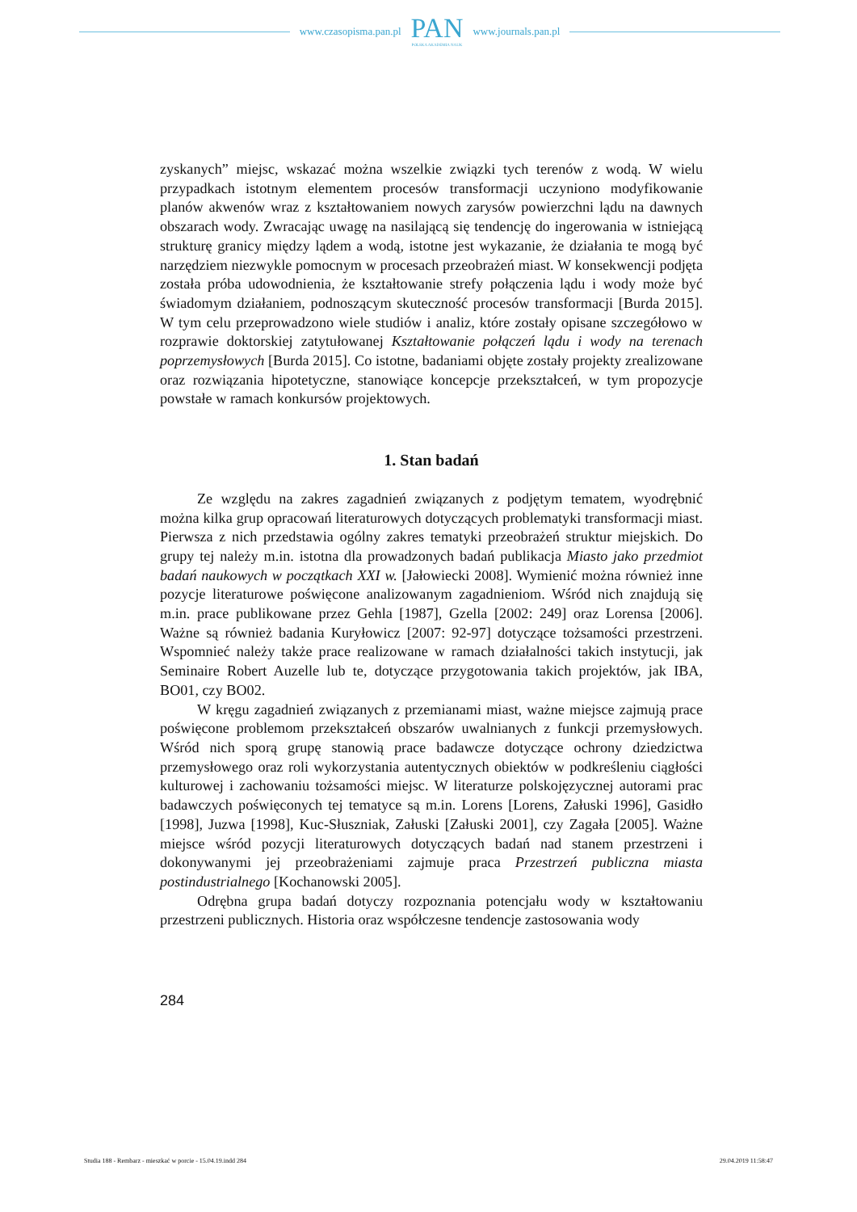www.czasopisma.pan.pl
PAN
POLSKA AKADEMIA NAUK
www.journals.pan.pl
zyskanych” miejsc, wskazać można wszelkie związki tych terenów z wodą. W wielu przypadkach istotnym elementem procesów transformacji uczyniono modyfikowanie planów akwenów wraz z kształtowaniem nowych zarysów powierzchni lądu na dawnych obszarach wody. Zwracając uwagę na nasilającą się tendencję do ingerowania w istniejącą strukturę granicy między lądem a wodą, istotne jest wykazanie, że działania te mogą być narzędziem niezwykle pomocnym w procesach przeobrażeń miast. W konsekwencji podjęta została próba udowodnienia, że kształtowanie strefy połączenia lądu i wody może być świadomym działaniem, podnoszącym skuteczność procesów transformacji [Burda 2015]. W tym celu przeprowadzono wiele studiów i analiz, które zostały opisane szczegółowo w rozprawie doktorskiej zatytułowanej Kształtowanie połączeń lądu i wody na terenach poprzemysłowych [Burda 2015]. Co istotne, badaniami objęte zostały projekty zrealizowane oraz rozwiązania hipotetyczne, stanowiące koncepcje przekształceń, w tym propozycje powstałe w ramach konkursów projektowych.
1. Stan badań
Ze względu na zakres zagadnień związanych z podjętym tematem, wyodrębnić można kilka grup opracowań literaturowych dotyczących problematyki transformacji miast. Pierwsza z nich przedstawia ogólny zakres tematyki przeobrażeń struktur miejskich. Do grupy tej należy m.in. istotna dla prowadzonych badań publikacja Miasto jako przedmiot badań naukowych w początkach XXI w. [Jałowiecki 2008]. Wymienić można również inne pozycje literaturowe poświęcone analizowanym zagadnieniom. Wśród nich znajdują się m.in. prace publikowane przez Gehla [1987], Gzella [2002: 249] oraz Lorensa [2006]. Ważne są również badania Kuryłowicz [2007: 92-97] dotyczące tożsamości przestrzeni. Wspomnieć należy także prace realizowane w ramach działalności takich instytucji, jak Seminaire Robert Auzelle lub te, dotyczące przygotowania takich projektów, jak IBA, BO01, czy BO02.
W kręgu zagadnień związanych z przemianami miast, ważne miejsce zajmują prace poświęcone problemom przekształceń obszarów uwalnianych z funkcji przemysłowych. Wśród nich sporą grupę stanowią prace badawcze dotyczące ochrony dziedzictwa przemysłowego oraz roli wykorzystania autentycznych obiektów w podkreśleniu ciągłości kulturowej i zachowaniu tożsamości miejsc. W literaturze polskojęzycznej autorami prac badawczych poświęconych tej tematyce są m.in. Lorens [Lorens, Załuski 1996], Gasidło [1998], Juzwa [1998], Kuc-Słuszniak, Załuski [Załuski 2001], czy Zagała [2005]. Ważne miejsce wśród pozycji literaturowych dotyczących badań nad stanem przestrzeni i dokonywanymi jej przeobrażeniami zajmuje praca Przestrzeń publiczna miasta postindustrialnego [Kochanowski 2005].
Odrębna grupa badań dotyczy rozpoznania potencjału wody w kształtowaniu przestrzeni publicznych. Historia oraz współczesne tendencje zastosowania wody
284
Studia 188 - Rembarz - mieszkać w porcie - 15.04.19.indd 284 29.04.2019 11:58:47